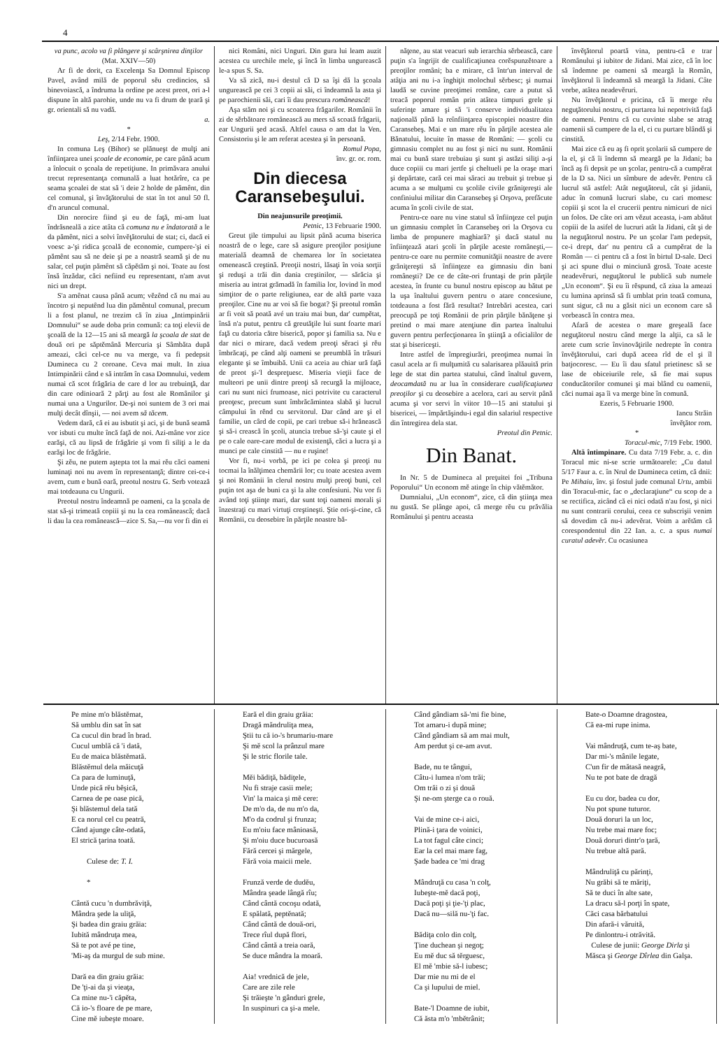4
va punc, acolo va fi plângere şi scârşnirea dinţilor (Mat. XXIV—50)
Ar fi de dorit, ca Excelenţa Sa Domnul Episcop Pavel, având milă de poporul sĕu credincios, să binevoiască, a îndruma la ordine pe acest preot, ori a-l dispune în altă parohie, unde nu va fi drum de ţeară şi gr. orientali să nu vadă.
a.
*
Leş, 2/14 Febr. 1900.
In comuna Leş (Bihor) se plănueşt de mulţi ani înfiinţarea unei şcoale de economie, pe care până acum a înlocuit o şcoala de repetiţiune. In primăvara anului trecut representanţa comunală a luat hotărîre, ca pe seama şcoalei de stat să 'i deie 2 holde de pămênt, din cel comunal, şi învăţătorului de stat în tot anul 50 fl. d'n aruncul comunal.
Din norocire fiind şi eu de faţă, mi-am luat îndrăsneală a zice atâta că comuna nu e îndatorată a le da pămênt, nici a solvi învĕţătorului de stat; ci, dacă ei voesc a-'şi ridica şcoală de economie, cumpere-'şi ei pămênt sau să ne deie şi pe a noastră seamă şi de nu salar, cel puţin pămênt să căpĕtăm şi noi. Toate au fost însă înzădar, căci nefiind eu representant, n'am avut nici un drept.
S'a amênat causa până acum; vĕzênd că nu mai au încotro şi neputênd lua din pămêntul comunal, precum li a fost planul, ne trezim că în ziua „Intimpinării Domnului“ se aude doba prin comună: ca toţi elevii de şcoală de la 12—15 ani să meargă la şcoala de stat de două ori pe săptĕmână Mercuria şi Sâmbăta după ameazi, căci cel-ce nu va merge, va fi pedepsit Dumineca cu 2 coroane. Ceva mai mult. In ziua Intimpinării când e să intrăm în casa Domnului, vedem numai că scot frăgăria de care d lor au trebuinţă, dar din care odinioară 2 părţi au fost ale Românilor şi numai una a Ungurilor. De-şi noi suntem de 3 ori mai mulţi decât dînşii, — noi avem să tăcem.
Vedem dară, că ei au isbutit şi aci, şi de bună seamă vor isbuti cu multe încă faţă de noi. Azi-mâne vor zice earăşi, că au lipsă de frăgărie şi vom fi siliţi a le da earăşi loc de frăgărie.
Şi zĕu, ne putem aştepta tot la mai rĕu căci oameni luminaţi noi nu avem în representanţă; dintre cei-ce-i avem, cum e bună oară, preotul nostru G. Serb votează mai totdeauna cu Ungurii.
Preotul nostru îndeamnă pe oameni, ca la şcoala de stat să-şi trimeată copiii şi nu la cea românească; dacă li dau la cea românească—zice S. Sa,—nu vor fi din ei
nici Români, nici Unguri. Din gura lui leam auzit acestea cu urechile mele, şi încă în limba ungurească le-a spus S. Sa.
Va să zică, nu-i destul că D sa îşi dă la şcoala ungurească pe cei 3 copii ai săi, ci îndeamnă la asta şi pe parochienii săi, cari îi dau prescura românească!
Aşa stăm noi şi cu scoaterea frăgarilor. Românii în zi de sĕrbătoare românească au mers să scoată frăgarii, ear Ungurii şed acasă. Altfel causa o am dat la Ven. Consistoriu şi le am referat acestea şi în persoană.
Romul Popa,
înv. gr. or. rom.
Din diecesa Caransebeşului.
Din neajunsurile preoţimii.
Petnic, 13 Februarie 1900.
Greut ţile timpului au lipsit până acuma biserica noastră de o lege, care să asigure preoţilor posiţiune materială deamnă de chemarea lor în societatea omenească creştină. Preoţii nostri, lăsaţi în voia sorţii şi reduşi a trăi din dania creştinilor, — sărăcia şi miseria au intrat grămadă în familia lor, lovind în mod simţitor de o parte religiunea, ear de altă parte vaza preoţilor. Cine nu ar voi să fie bogat? Şi preotul român ar fi voit să poată avé un traiu mai bun, dar' cumpĕtat, însă n'a putut, pentru că greutăţile lui sunt foarte mari faţă cu datoria către biserică, popor şi familia sa. Nu e dar nici o mirare, dacă vedem preoţi sĕraci şi rĕu îmbrăcaţi, pe când alţi oameni se preumblă în trăsuri elegante şi se îmbuibă. Unii ca aceia au chiar ură faţă de preot şi-'l despreţuesc. Miseria vieţii face de multeori pe unii dintre preoţi să recurgă la mijloace, cari nu sunt nici frumoase, nici potrivite cu caracterul preoţesc, precum sunt îmbrăcămintea slabă şi lucrul câmpului în rĕnd cu servitorul. Dar când are şi el familie, un cârd de copii, pe cari trebue să-i hrănească şi să-i crească în şcoli, atuncia trebue să-'şi caute şi el pe o cale oare-care modul de existenţă, căci a lucra şi a munci pe cale cinstită — nu e ruşine!
Vor fi, nu-i vorbă, pe ici pe colea şi preoţi nu tocmai la înălţimea chemării lor; cu toate acestea avem şi noi Românii în clerul nostru mulţi preoţi buni, cel puţin tot aşa de buni ca şi la alte confesiuni. Nu vor fi având toţi ştiinţe mari, dar sunt toţi oameni morali şi înzestraţi cu mari virtuţi creştineşti. Ştie ori-şi-cine, că Românii, cu deosebire în părţile noastre bă-
năţene, au stat veacuri sub ierarchia sĕrbească, care puţin s'a îngrijit de cualificaţiunea corĕspunzĕtoare a preoţilor români; ba e mirare, că într'un interval de atâţia ani nu i-a înghiţit molochul sĕrbesc; şi numai laudă se cuvine preoţimei române, care a putut să treacă poporul român prin atâtea timpuri grele şi suferinţe amare şi să 'i conserve individualitatea naţională până la reînfiinţarea episcopiei noastre din Caransebeş. Mai e un mare rĕu în părţile acestea ale Bănatului, locuite în masse de Români: — şcoli cu gimnasiu complet nu au fost şi nici nu sunt. Românii mai cu bună stare trebuiau şi sunt şi astăzi siliţi a-şi duce copiii cu mari jertfe şi cheltueli pe la oraşe mari şi depărtate, cară cei mai săraci au trebuit şi trebue şi acuma a se mulţumi cu şcolile civile grăniţereşti ale confiniului militar din Caransebeş şi Orşova, prefăcute acuma în şcoli civile de stat.
Pentru-ce oare nu vine statul să înfiinţeze cel puţin un gimnasiu complet în Caransebeş ori la Orşova cu limba de propunere maghiară? şi dacă statul nu înfiinţează atari şcoli în părţile aceste româneşti,—pentru-ce oare nu permite comunităţii noastre de avere grăniţereşti să înfiinţeze ea gimnasiu din bani româneşti? De ce de câte-ori fruntaşi de prin părţile acestea, în frunte cu bunul nostru episcop au bătut pe la uşa înaltului guvern pentru o atare concesiune, totdeauna a fost fără resultat? Intrebări acestea, cari preocupă pe toţi Românii de prin părţile bănăţene şi pretind o mai mare atenţiune din partea înaltului guvern pentru perfecţionarea în ştiinţă a oficialilor de stat şi bisericeşti.
Intre astfel de împregiurări, preoţimea numai în casul acela ar fi mulţumită cu salarisarea plăauită prin lege de stat din partea statului, când înaltul guvern, deocamdată nu ar lua în considerare cualificaţiunea preoţilor şi cu deosebire a acelora, cari au servit până acuma şi vor servi în viitor 10—15 ani statului şi bisericei, — împărtăşindu-i egal din salariul respective din întregirea dela stat.
Preotul din Petnic.
Din Banat.
In Nr. 5 de Dumineca al preţuitei foi „Tribuna Poporului“ Un econom mĕ atinge în chip vătĕmător.
Dumnialui, „Un econom“, zice, că din ştiinţa mea nu gustă. Se plânge apoi, că merge rĕu cu prăvălia Românului şi pentru aceasta
învĕţătorul poartă vina, pentru-că e trar Românului şi iubitor de Jidani. Mai zice, că în loc să îndemne pe oameni să meargă la Român, învĕţătorul îi îndeamnă să meargă la Jidani. Câte vorbe, atâtea neadevĕruri.
Nu învĕţătorul e pricina, că îi merge rĕu neguţătorului nostru, ci purtarea lui nepotrivită faţă de oameni. Pentru că cu cuvinte slabe se atrag oamenii să cumpere de la el, ci cu purtare blândă şi cinstită.
Mai zice că eu aş fi oprit şcolarii să cumpere de la el, şi că îi îndemn să meargă pe la Jidani; ba încă aş fi depsit pe un şcolar, pentru-că a cumpĕrat de la D sa. Nici un sîmbure de adevĕr. Pentru că lucrul stă astfel: Atât neguţătorul, cât şi jidanii, aduc în comună lucruri slabe, cu cari momesc copiii şi scot la el crucerii pentru nimicuri de nici un folos. De câte ori am vĕzut aceasta, i-am abătut copiii de la asifel de lucruri atât la Jidani, cât şi de la neguţătorul nostru. Pe un şcolar l'am pedepsit, ce-i drept, dar' nu pentru că a cumpĕrat de la Român — ci pentru că a fost în birtul D-sale. Deci şi aci spune dlui o minciună grosă. Toate aceste neadevĕruri, neguţătorul le publică sub numele „Un econom“. Şi eu îi rĕspund, că ziua la ameazi cu lumina aprinsă să fi umblat prin toată comuna, sunt sigur, că nu a găsit nici un econom care să vorbească în contra mea.
Afară de acestea o mare greşeală face neguţătorul nostru când merge la alţii, ca să le arete cum scrie învinovăţirile nedrepte în contra învĕţătorului, cari după aceea rîd de el şi îl batjocoresc. — Eu îi dau sfatul prietinesc să se lase de obiceiurile rele, să fie mai supus conducătorilor comunei şi mai blând cu oamenii, căci numai aşa îi va merge bine în comună.
Ezeris, 5 Februarie 1900.
Iancu Străin
învĕţător rom.
*
Toracul-mic, 7/19 Febr. 1900.
Altă întimpinare. Cu data 7/19 Febr. a. c. din Toracul mic ni-se scrie următoarele: „Cu datul 5/17 Faur a. c. în Nrul de Dumineca cetim, că dnii: Pe Mihaiu, înv. şi fostul jude comunal Urtu, ambii din Toracul-mic, fac o „declaraţiune“ cu scop de a se rectifica, zicând că ei nici odată n'au fost, şi nici nu sunt contrarii corului, ceea ce subscrişii venim să dovedim că nu-i adevĕrat. Voim a arĕtăm că corespondentul din 22 Ian. a. c. a spus numai curatul adevĕr. Cu ocasiunea
Pe mine m'o blăstĕmat,
Să umblu din sat în sat
Ca cucul din brad în brad.
Cucul umblă că 'i dată,
Eu de maica blăstĕmată.
Blăstĕmul dela măicuţă
Ca para de luminuţă,
Unde pică rĕu bĕşică,
Carnea de pe oase pică,
Şi blăstemul dela tată
E ca norul cel cu peatră,
Când ajunge câte-odată,
El strică ţarina toată.
Culese de: T. I.
*
Cântă cucu 'n dumbrăviţă,
Mândra şede la uliţă,
Şi badea din graiu grăia:
Iubită mândruţa mea,
Să te pot avé pe tine,
'Mi-aş da murgul de sub mine.
Dară ea din graiu grăia:
De 'ţi-ai da şi vieaţa,
Ca mine nu-'i căpĕta,
Că io-'s floare de pe mare,
Cine mĕ iubeşte moare.
Eară el din graiu grăia:
Dragă măndruliţa mea,
Ştii tu că io-'s brumariu-mare
Şi mĕ scol la prânzul mare
Şi le stric florile tale.
Mĕi bădiţă, bădiţele,
Nu fi straje casii mele;
Vin' la maica şi mĕ cere:
De m'o da, de nu m'o da,
M'o da codrul şi frunza;
Eu m'oiu face mânioasă,
Şi m'oiu duce bucuroasă
Fără cercei şi mărgele,
Fără voia maicii mele.
Frunză verde de dudĕu,
Mândra şeade lângă rîu;
Când cântă cocoşu odată,
E spălată, peptĕnată;
Când cântă de două-ori,
Trece rîul după flori,
Când cântă a treia oară,
Se duce mândra la moară.
Aia! vrednică de jele,
Care are zile rele
Şi trăieşte 'n gânduri grele,
In suspinuri ca şi-a mele.
Când gândiam să-'mi fie bine,
Tot amaru-i după mine;
Când gândiam să am mai mult,
Am perdut şi ce-am avut.
Bade, nu te tângui,
Câtu-i lumea n'om trăi;
Om trăi o zi şi două
Şi ne-om şterge ca o rouă.
Vai de mine ce-i aici,
Plină-i ţara de voinici,
La tot fagul câte cinci;
Ear la cel mai mare fag,
Şade badea ce 'mi drag
Mândruţă cu casa 'n colţ,
Iubeşte-mĕ dacă poţi,
Dacă poţi şi ţie-'ţi plac,
Dacă nu—silă nu-'ţi fac.
Bădiţa colo din colţ,
Ţine duchean şi negoţ;
Eu mĕ duc să tĕrguesc,
El mĕ 'mbie să-l iubesc;
Dar mie nu mi de el
Ca şi lupului de miel.
Bate-'l Doamne de iubit,
Că ăsta m'o 'mbĕtrânit;
Bate-o Doamne dragostea,
Că ea-mi rupe inima.
Vai mândruţă, cum te-aş bate,
Dar mi-'s mânile legate,
C'un fir de mătasă neagră,
Nu te pot bate de dragă
Eu cu dor, badea cu dor,
Nu pot spune tuturor.
Două doruri la un loc,
Nu trebe mai mare foc;
Două doruri dintr'o ţară,
Nu trebue altă pară.
Mândruliţă cu părinţi,
Nu grăbi să te măriţi,
Să te duci în alte sate,
La dracu să-l porţi în spate,
Căci casa bărbatului
Din afară-i văruită,
Pe dinlontru-i otrăvită.
Culese de junii: George Dirla şi
Măsca şi George Dîrlea din Galşa.